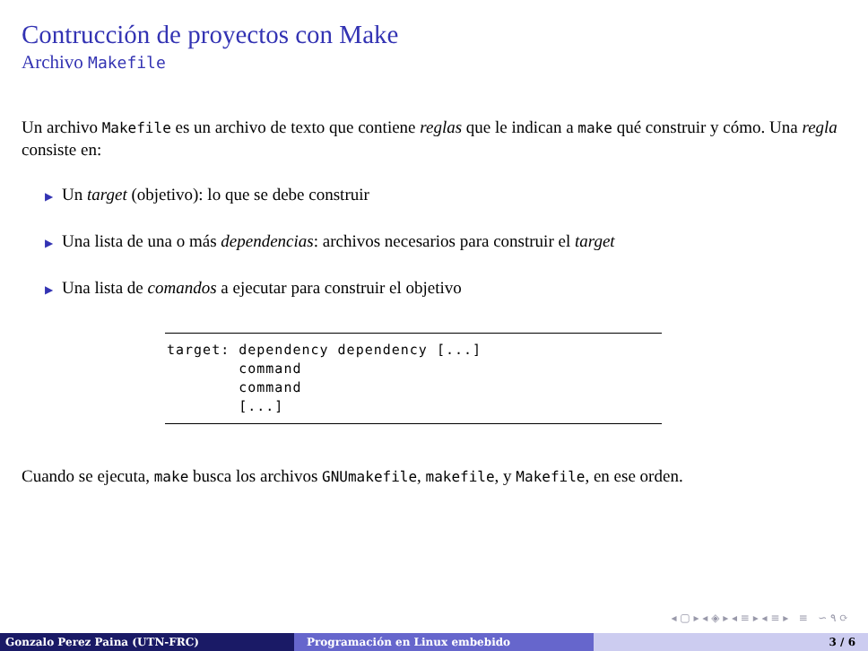Contrucción de proyectos con Make
Archivo Makefile
Un archivo Makefile es un archivo de texto que contiene reglas que le indican a make qué construir y cómo. Una regla consiste en:
▶ Un target (objetivo): lo que se debe construir
▶ Una lista de una o más dependencias: archivos necesarios para construir el target
▶ Una lista de comandos a ejecutar para construir el objetivo
target: dependency dependency [...] command command [...]
Cuando se ejecuta, make busca los archivos GNUmakefile, makefile, y Makefile, en ese orden.
◂ ▢ ▸ ◂ ◈ ▸ ◂ ≡ ▸ ◂ ≡ ▸ ≡ ∽ ۹ ⟳
Gonzalo Perez Paina (UTN-FRC) Programación en Linux embebido 3 / 6